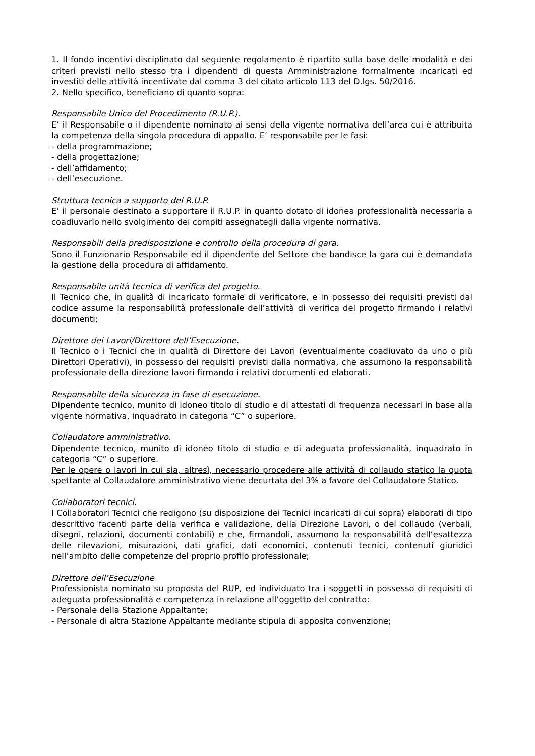1. Il fondo incentivi disciplinato dal seguente regolamento è ripartito sulla base delle modalità e dei criteri previsti nello stesso tra i dipendenti di questa Amministrazione formalmente incaricati ed investiti delle attività incentivate dal comma 3 del citato articolo 113 del D.lgs. 50/2016.
2. Nello specifico, beneficiano di quanto sopra:
Responsabile Unico del Procedimento (R.U.P.).
E’ il Responsabile o il dipendente nominato ai sensi della vigente normativa dell’area cui è attribuita la competenza della singola procedura di appalto. E’ responsabile per le fasi:
- della programmazione;
- della progettazione;
- dell’affidamento;
- dell’esecuzione.
Struttura tecnica a supporto del R.U.P.
E’ il personale destinato a supportare il R.U.P. in quanto dotato di idonea professionalità necessaria a coadiuvarlo nello svolgimento dei compiti assegnategli dalla vigente normativa.
Responsabili della predisposizione e controllo della procedura di gara.
Sono il Funzionario Responsabile ed il dipendente del Settore che bandisce la gara cui è demandata la gestione della procedura di affidamento.
Responsabile unità tecnica di verifica del progetto.
Il Tecnico che, in qualità di incaricato formale di verificatore, e in possesso dei requisiti previsti dal codice assume la responsabilità professionale dell’attività di verifica del progetto firmando i relativi documenti;
Direttore dei Lavori/Direttore dell’Esecuzione.
Il Tecnico o i Tecnici che in qualità di Direttore dei Lavori (eventualmente coadiuvato da uno o più Direttori Operativi), in possesso dei requisiti previsti dalla normativa, che assumono la responsabilità professionale della direzione lavori firmando i relativi documenti ed elaborati.
Responsabile della sicurezza in fase di esecuzione.
Dipendente tecnico, munito di idoneo titolo di studio e di attestati di frequenza necessari in base alla vigente normativa, inquadrato in categoria “C” o superiore.
Collaudatore amministrativo.
Dipendente tecnico, munito di idoneo titolo di studio e di adeguata professionalità, inquadrato in categoria “C” o superiore.
Per le opere o lavori in cui sia, altresì, necessario procedere alle attività di collaudo statico la quota spettante al Collaudatore amministrativo viene decurtata del 3% a favore del Collaudatore Statico.
Collaboratori tecnici.
I Collaboratori Tecnici che redigono (su disposizione dei Tecnici incaricati di cui sopra) elaborati di tipo descrittivo facenti parte della verifica e validazione, della Direzione Lavori, o del collaudo (verbali, disegni, relazioni, documenti contabili) e che, firmandoli, assumono la responsabilità dell’esattezza delle rilevazioni, misurazioni, dati grafici, dati economici, contenuti tecnici, contenuti giuridici nell’ambito delle competenze del proprio profilo professionale;
Direttore dell’Esecuzione
Professionista nominato su proposta del RUP, ed individuato tra i soggetti in possesso di requisiti di adeguata professionalità e competenza in relazione all’oggetto del contratto:
- Personale della Stazione Appaltante;
- Personale di altra Stazione Appaltante mediante stipula di apposita convenzione;